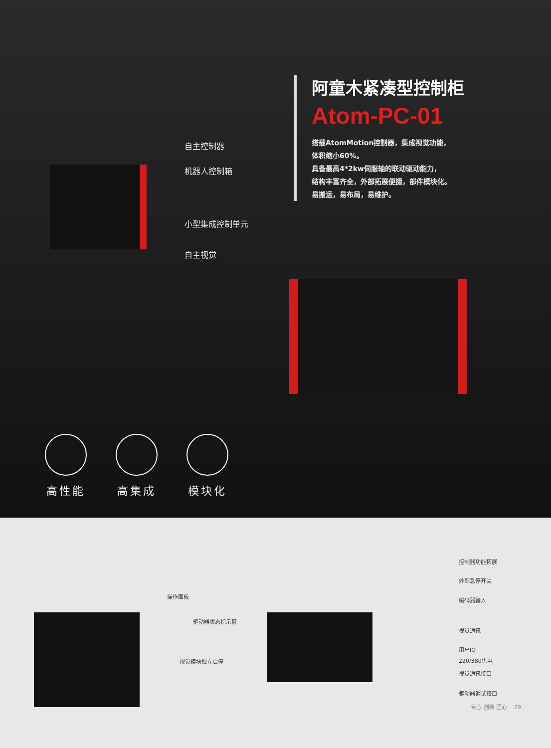阿童木紧凑型控制柜
Atom-PC-01
搭载AtomMotion控制器，集成视觉功能，
体积缩小60%。
具备最高4*2kw伺服轴的联动驱动能力，
结构丰富齐全，外部拓展便捷，部件模块化。
易搬运，易布局，易维护。
自主控制器
机器人控制箱
小型集成控制单元
自主视觉
高性能 高集成 模块化
操作面板
驱动器状态指示窗
视觉模块独立启停
控制器功能拓展
外部急停开关
编码器输入
视觉通讯
用户IO
220/380供电
视觉通讯接口
驱动器调试接口
专心 创新 匠心 29